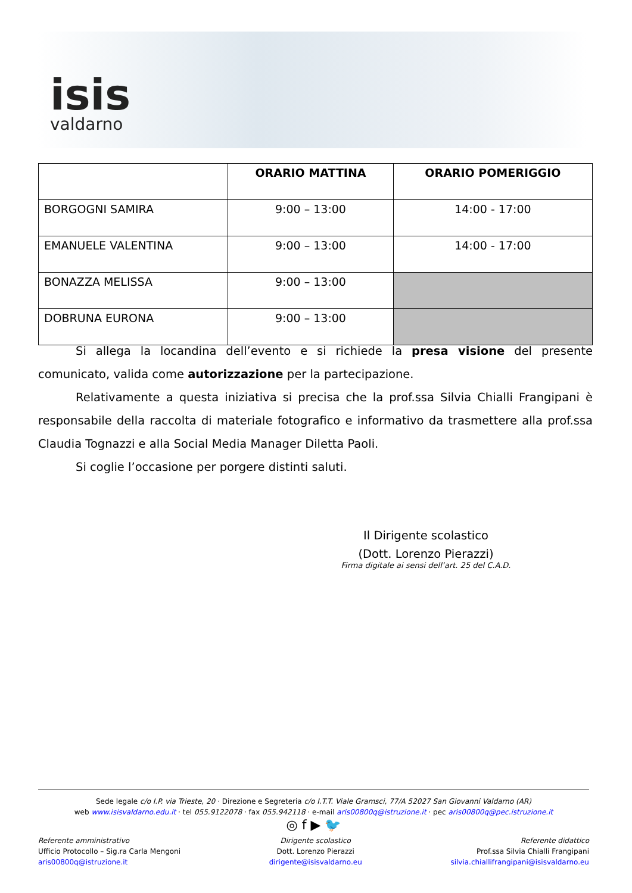isis
valdarno
| | ORARIO MATTINA | ORARIO POMERIGGIO |
| --- | --- | --- |
| BORGOGNI SAMIRA | 9:00 – 13:00 | 14:00 - 17:00 |
| EMANUELE VALENTINA | 9:00 – 13:00 | 14:00 - 17:00 |
| BONAZZA MELISSA | 9:00 – 13:00 | |
| DOBRUNA EURONA | 9:00 – 13:00 | |
Si allega la locandina dell’evento e si richiede la presa visione del presente comunicato, valida come autorizzazione per la partecipazione.
Relativamente a questa iniziativa si precisa che la prof.ssa Silvia Chialli Frangipani è responsabile della raccolta di materiale fotografico e informativo da trasmettere alla prof.ssa Claudia Tognazzi e alla Social Media Manager Diletta Paoli.
Si coglie l’occasione per porgere distinti saluti.
Il Dirigente scolastico
(Dott. Lorenzo Pierazzi)
Firma digitale ai sensi dell’art. 25 del C.A.D.
Sede legale c/o I.P. via Trieste, 20 · Direzione e Segreteria c/o I.T.T. Viale Gramsci, 77/A 52027 San Giovanni Valdarno (AR)
web www.isisvaldarno.edu.it · tel 055.9122078 · fax 055.942118 · e-mail aris00800q@istruzione.it · pec aris00800q@pec.istruzione.it
◎ f ▶ 🐦
Referente amministrativo
Ufficio Protocollo – Sig.ra Carla Mengoni
aris00800q@istruzione.it
Dirigente scolastico
Dott. Lorenzo Pierazzi
dirigente@isisvaldarno.eu
Referente didattico
Prof.ssa Silvia Chialli Frangipani
silvia.chiallifrangipani@isisvaldarno.eu